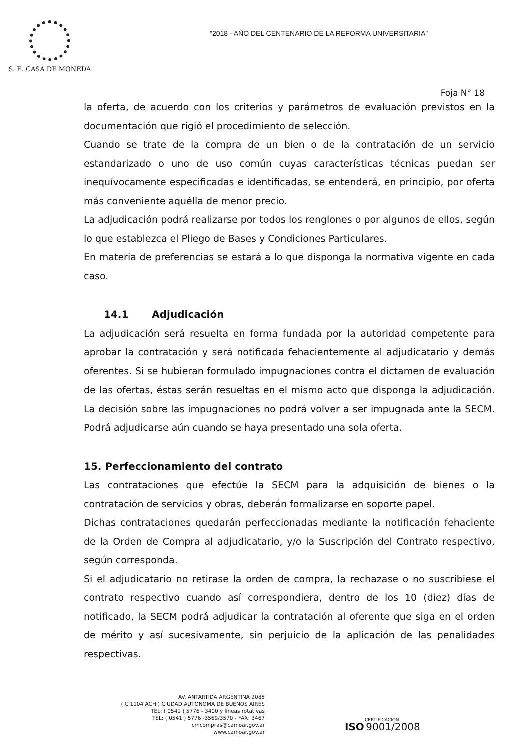S. E. CASA DE MONEDA
"2018 - AÑO DEL CENTENARIO DE LA REFORMA UNIVERSITARIA"
Foja N° 18
la oferta, de acuerdo con los criterios y parámetros de evaluación previstos en la documentación que rigió el procedimiento de selección.
Cuando se trate de la compra de un bien o de la contratación de un servicio estandarizado o uno de uso común cuyas características técnicas puedan ser inequívocamente especificadas e identificadas, se entenderá, en principio, por oferta más conveniente aquélla de menor precio.
La adjudicación podrá realizarse por todos los renglones o por algunos de ellos, según lo que establezca el Pliego de Bases y Condiciones Particulares.
En materia de preferencias se estará a lo que disponga la normativa vigente en cada caso.
14.1 Adjudicación
La adjudicación será resuelta en forma fundada por la autoridad competente para aprobar la contratación y será notificada fehacientemente al adjudicatario y demás oferentes. Si se hubieran formulado impugnaciones contra el dictamen de evaluación de las ofertas, éstas serán resueltas en el mismo acto que disponga la adjudicación. La decisión sobre las impugnaciones no podrá volver a ser impugnada ante la SECM. Podrá adjudicarse aún cuando se haya presentado una sola oferta.
15. Perfeccionamiento del contrato
Las contrataciones que efectúe la SECM para la adquisición de bienes o la contratación de servicios y obras, deberán formalizarse en soporte papel.
Dichas contrataciones quedarán perfeccionadas mediante la notificación fehaciente de la Orden de Compra al adjudicatario, y/o la Suscripción del Contrato respectivo, según corresponda.
Si el adjudicatario no retirase la orden de compra, la rechazase o no suscribiese el contrato respectivo cuando así correspondiera, dentro de los 10 (diez) días de notificado, la SECM podrá adjudicar la contratación al oferente que siga en el orden de mérito y así sucesivamente, sin perjuicio de la aplicación de las penalidades respectivas.
AV. ANTARTIDA ARGENTINA 2085
( C 1104 ACH ) CIUDAD AUTONOMA DE BUENOS AIRES
TEL: ( 0541 ) 5776 - 3400 y líneas rotativas
TEL: ( 0541 ) 5776 -3569/3570 - FAX: 3467
cmcompras@camoar.gov.ar
www.camoar.gov.ar
CERTIFICACIÓN
ISO 9001/2008